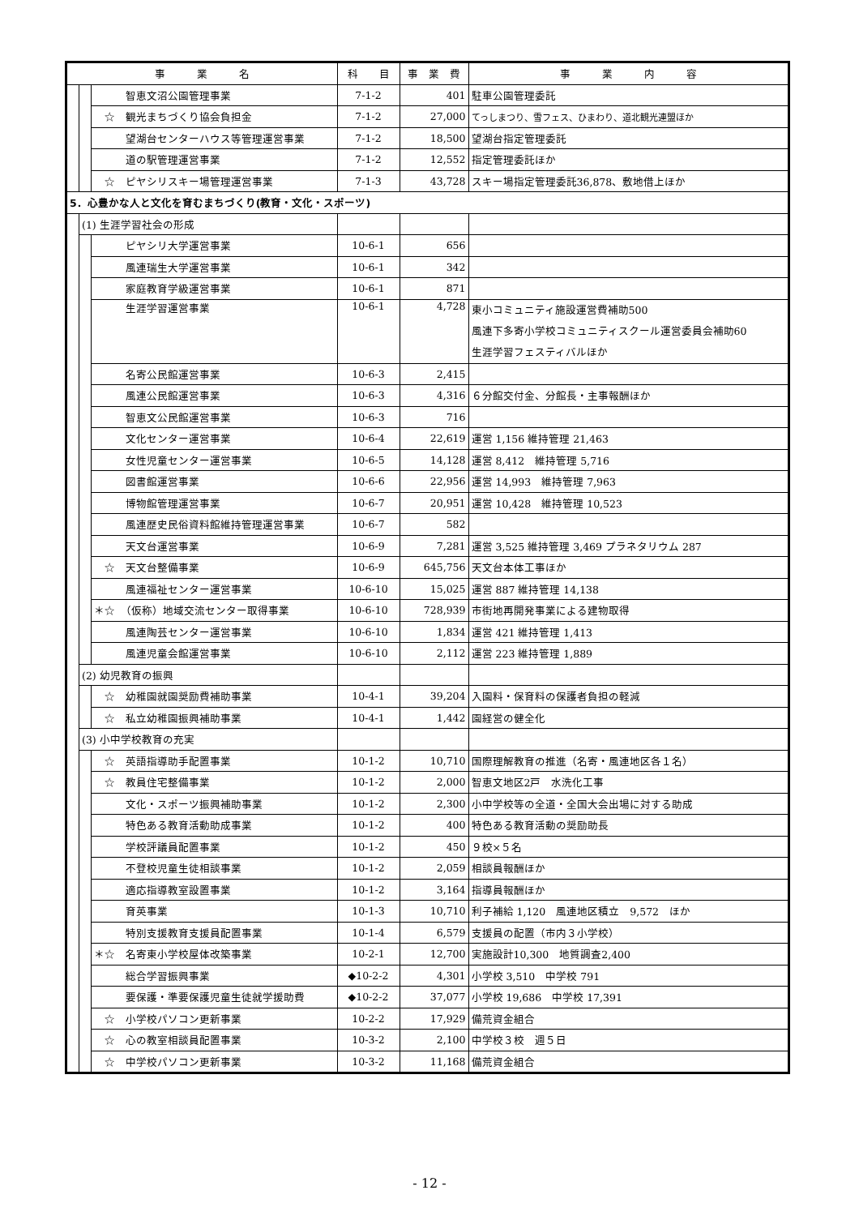| 事 業 名 | | | 科 目 | 事 業 費 | 事 業 内 容 |
| --- | --- | --- | --- | --- | --- |
| | | 智恵文沼公園管理事業 | 7-1-2 | 401 | 駐車公園管理委託 |
| | | ☆ 観光まちづくり協会負担金 | 7-1-2 | 27,000 | てっしまつり、雪フェス、ひまわり、道北観光連盟ほか |
| | | 望湖台センターハウス等管理運営事業 | 7-1-2 | 18,500 | 望湖台指定管理委託 |
| | | 道の駅管理運営事業 | 7-1-2 | 12,552 | 指定管理委託ほか |
| | | ☆ ピヤシリスキー場管理運営事業 | 7-1-3 | 43,728 | スキー場指定管理委託36,878、敷地借上ほか |
| 5．心豊かな人と文化を育むまちづくり(教育・文化・スポーツ) | | | | | |
| | (1) 生涯学習社会の形成 | | | | |
| | | ピヤシリ大学運営事業 | 10-6-1 | 656 | |
| | | 風連瑞生大学運営事業 | 10-6-1 | 342 | |
| | | 家庭教育学級運営事業 | 10-6-1 | 871 | |
| | | 生涯学習運営事業 | 10-6-1 | 4,728 | 東小コミュニティ施設運営費補助500 風連下多寄小学校コミュニティスクール運営委員会補助60 生涯学習フェスティバルほか |
| | | 名寄公民館運営事業 | 10-6-3 | 2,415 | |
| | | 風連公民館運営事業 | 10-6-3 | 4,316 | ６分館交付金、分館長・主事報酬ほか |
| | | 智恵文公民館運営事業 | 10-6-3 | 716 | |
| | | 文化センター運営事業 | 10-6-4 | 22,619 | 運営 1,156 維持管理 21,463 |
| | | 女性児童センター運営事業 | 10-6-5 | 14,128 | 運営 8,412 維持管理 5,716 |
| | | 図書館運営事業 | 10-6-6 | 22,956 | 運営 14,993 維持管理 7,963 |
| | | 博物館管理運営事業 | 10-6-7 | 20,951 | 運営 10,428 維持管理 10,523 |
| | | 風連歴史民俗資料館維持管理運営事業 | 10-6-7 | 582 | |
| | | 天文台運営事業 | 10-6-9 | 7,281 | 運営 3,525 維持管理 3,469 プラネタリウム 287 |
| | | ☆ 天文台整備事業 | 10-6-9 | 645,756 | 天文台本体工事ほか |
| | | 風連福祉センター運営事業 | 10-6-10 | 15,025 | 運営 887 維持管理 14,138 |
| | | ＊☆ （仮称）地域交流センター取得事業 | 10-6-10 | 728,939 | 市街地再開発事業による建物取得 |
| | | 風連陶芸センター運営事業 | 10-6-10 | 1,834 | 運営 421 維持管理 1,413 |
| | | 風連児童会館運営事業 | 10-6-10 | 2,112 | 運営 223 維持管理 1,889 |
| | (2) 幼児教育の振興 | | | | |
| | | ☆ 幼稚園就園奨励費補助事業 | 10-4-1 | 39,204 | 入園料・保育料の保護者負担の軽減 |
| | | ☆ 私立幼稚園振興補助事業 | 10-4-1 | 1,442 | 園経営の健全化 |
| | (3) 小中学校教育の充実 | | | | |
| | | ☆ 英語指導助手配置事業 | 10-1-2 | 10,710 | 国際理解教育の推進（名寄・風連地区各１名） |
| | | ☆ 教員住宅整備事業 | 10-1-2 | 2,000 | 智恵文地区2戸 水洗化工事 |
| | | 文化・スポーツ振興補助事業 | 10-1-2 | 2,300 | 小中学校等の全道・全国大会出場に対する助成 |
| | | 特色ある教育活動助成事業 | 10-1-2 | 400 | 特色ある教育活動の奨励助長 |
| | | 学校評議員配置事業 | 10-1-2 | 450 | ９校×５名 |
| | | 不登校児童生徒相談事業 | 10-1-2 | 2,059 | 相談員報酬ほか |
| | | 適応指導教室設置事業 | 10-1-2 | 3,164 | 指導員報酬ほか |
| | | 育英事業 | 10-1-3 | 10,710 | 利子補給 1,120 風連地区積立 9,572 ほか |
| | | 特別支援教育支援員配置事業 | 10-1-4 | 6,579 | 支援員の配置（市内３小学校） |
| | | ＊☆ 名寄東小学校屋体改築事業 | 10-2-1 | 12,700 | 実施設計10,300 地質調査2,400 |
| | | 総合学習振興事業 | ◆10-2-2 | 4,301 | 小学校 3,510 中学校 791 |
| | | 要保護・準要保護児童生徒就学援助費 | ◆10-2-2 | 37,077 | 小学校 19,686 中学校 17,391 |
| | | ☆ 小学校パソコン更新事業 | 10-2-2 | 17,929 | 備荒資金組合 |
| | | ☆ 心の教室相談員配置事業 | 10-3-2 | 2,100 | 中学校３校 週５日 |
| | | ☆ 中学校パソコン更新事業 | 10-3-2 | 11,168 | 備荒資金組合 |
- 12 -